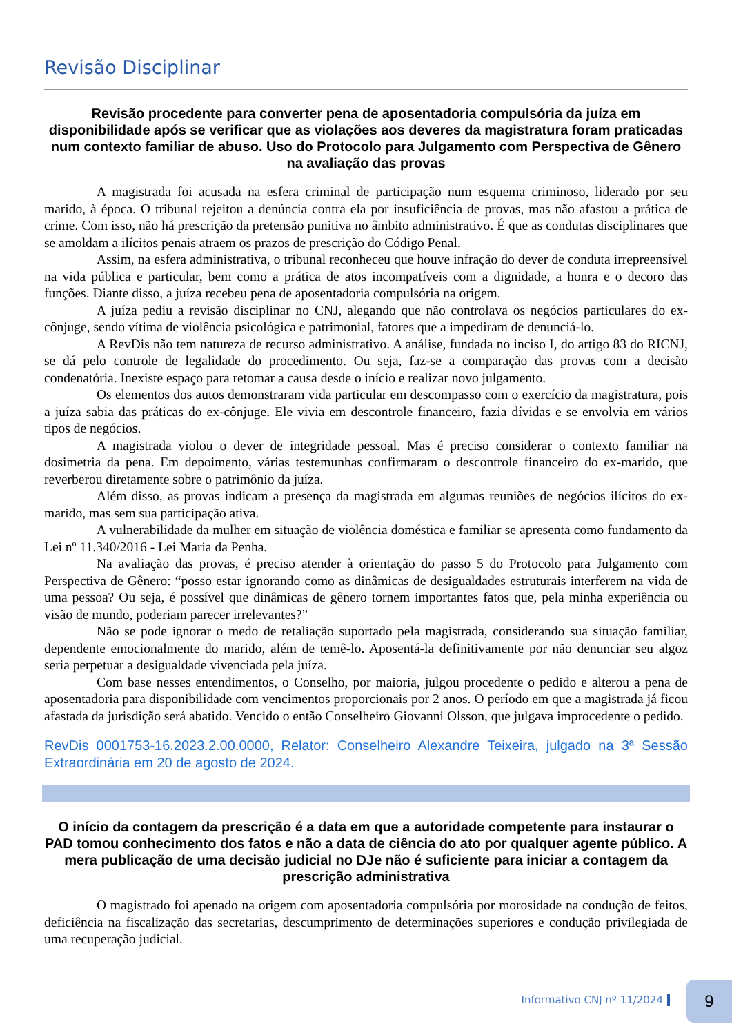Revisão Disciplinar
Revisão procedente para converter pena de aposentadoria compulsória da juíza em disponibilidade após se verificar que as violações aos deveres da magistratura foram praticadas num contexto familiar de abuso. Uso do Protocolo para Julgamento com Perspectiva de Gênero na avaliação das provas
A magistrada foi acusada na esfera criminal de participação num esquema criminoso, liderado por seu marido, à época. O tribunal rejeitou a denúncia contra ela por insuficiência de provas, mas não afastou a prática de crime. Com isso, não há prescrição da pretensão punitiva no âmbito administrativo. É que as condutas disciplinares que se amoldam a ilícitos penais atraem os prazos de prescrição do Código Penal.
Assim, na esfera administrativa, o tribunal reconheceu que houve infração do dever de conduta irrepreensível na vida pública e particular, bem como a prática de atos incompatíveis com a dignidade, a honra e o decoro das funções. Diante disso, a juíza recebeu pena de aposentadoria compulsória na origem.
A juíza pediu a revisão disciplinar no CNJ, alegando que não controlava os negócios particulares do ex-cônjuge, sendo vítima de violência psicológica e patrimonial, fatores que a impediram de denunciá-lo.
A RevDis não tem natureza de recurso administrativo. A análise, fundada no inciso I, do artigo 83 do RICNJ, se dá pelo controle de legalidade do procedimento. Ou seja, faz-se a comparação das provas com a decisão condenatória. Inexiste espaço para retomar a causa desde o início e realizar novo julgamento.
Os elementos dos autos demonstraram vida particular em descompasso com o exercício da magistratura, pois a juíza sabia das práticas do ex-cônjuge. Ele vivia em descontrole financeiro, fazia dívidas e se envolvia em vários tipos de negócios.
A magistrada violou o dever de integridade pessoal. Mas é preciso considerar o contexto familiar na dosimetria da pena. Em depoimento, várias testemunhas confirmaram o descontrole financeiro do ex-marido, que reverberou diretamente sobre o patrimônio da juíza.
Além disso, as provas indicam a presença da magistrada em algumas reuniões de negócios ilícitos do ex-marido, mas sem sua participação ativa.
A vulnerabilidade da mulher em situação de violência doméstica e familiar se apresenta como fundamento da Lei nº 11.340/2016 - Lei Maria da Penha.
Na avaliação das provas, é preciso atender à orientação do passo 5 do Protocolo para Julgamento com Perspectiva de Gênero: “posso estar ignorando como as dinâmicas de desigualdades estruturais interferem na vida de uma pessoa? Ou seja, é possível que dinâmicas de gênero tornem importantes fatos que, pela minha experiência ou visão de mundo, poderiam parecer irrelevantes?”
Não se pode ignorar o medo de retaliação suportado pela magistrada, considerando sua situação familiar, dependente emocionalmente do marido, além de temê-lo. Aposentá-la definitivamente por não denunciar seu algoz seria perpetuar a desigualdade vivenciada pela juíza.
Com base nesses entendimentos, o Conselho, por maioria, julgou procedente o pedido e alterou a pena de aposentadoria para disponibilidade com vencimentos proporcionais por 2 anos. O período em que a magistrada já ficou afastada da jurisdição será abatido. Vencido o então Conselheiro Giovanni Olsson, que julgava improcedente o pedido.
RevDis 0001753-16.2023.2.00.0000, Relator: Conselheiro Alexandre Teixeira, julgado na 3ª Sessão Extraordinária em 20 de agosto de 2024.
O início da contagem da prescrição é a data em que a autoridade competente para instaurar o PAD tomou conhecimento dos fatos e não a data de ciência do ato por qualquer agente público. A mera publicação de uma decisão judicial no DJe não é suficiente para iniciar a contagem da prescrição administrativa
O magistrado foi apenado na origem com aposentadoria compulsória por morosidade na condução de feitos, deficiência na fiscalização das secretarias, descumprimento de determinações superiores e condução privilegiada de uma recuperação judicial.
Informativo CNJ nº 11/2024
9